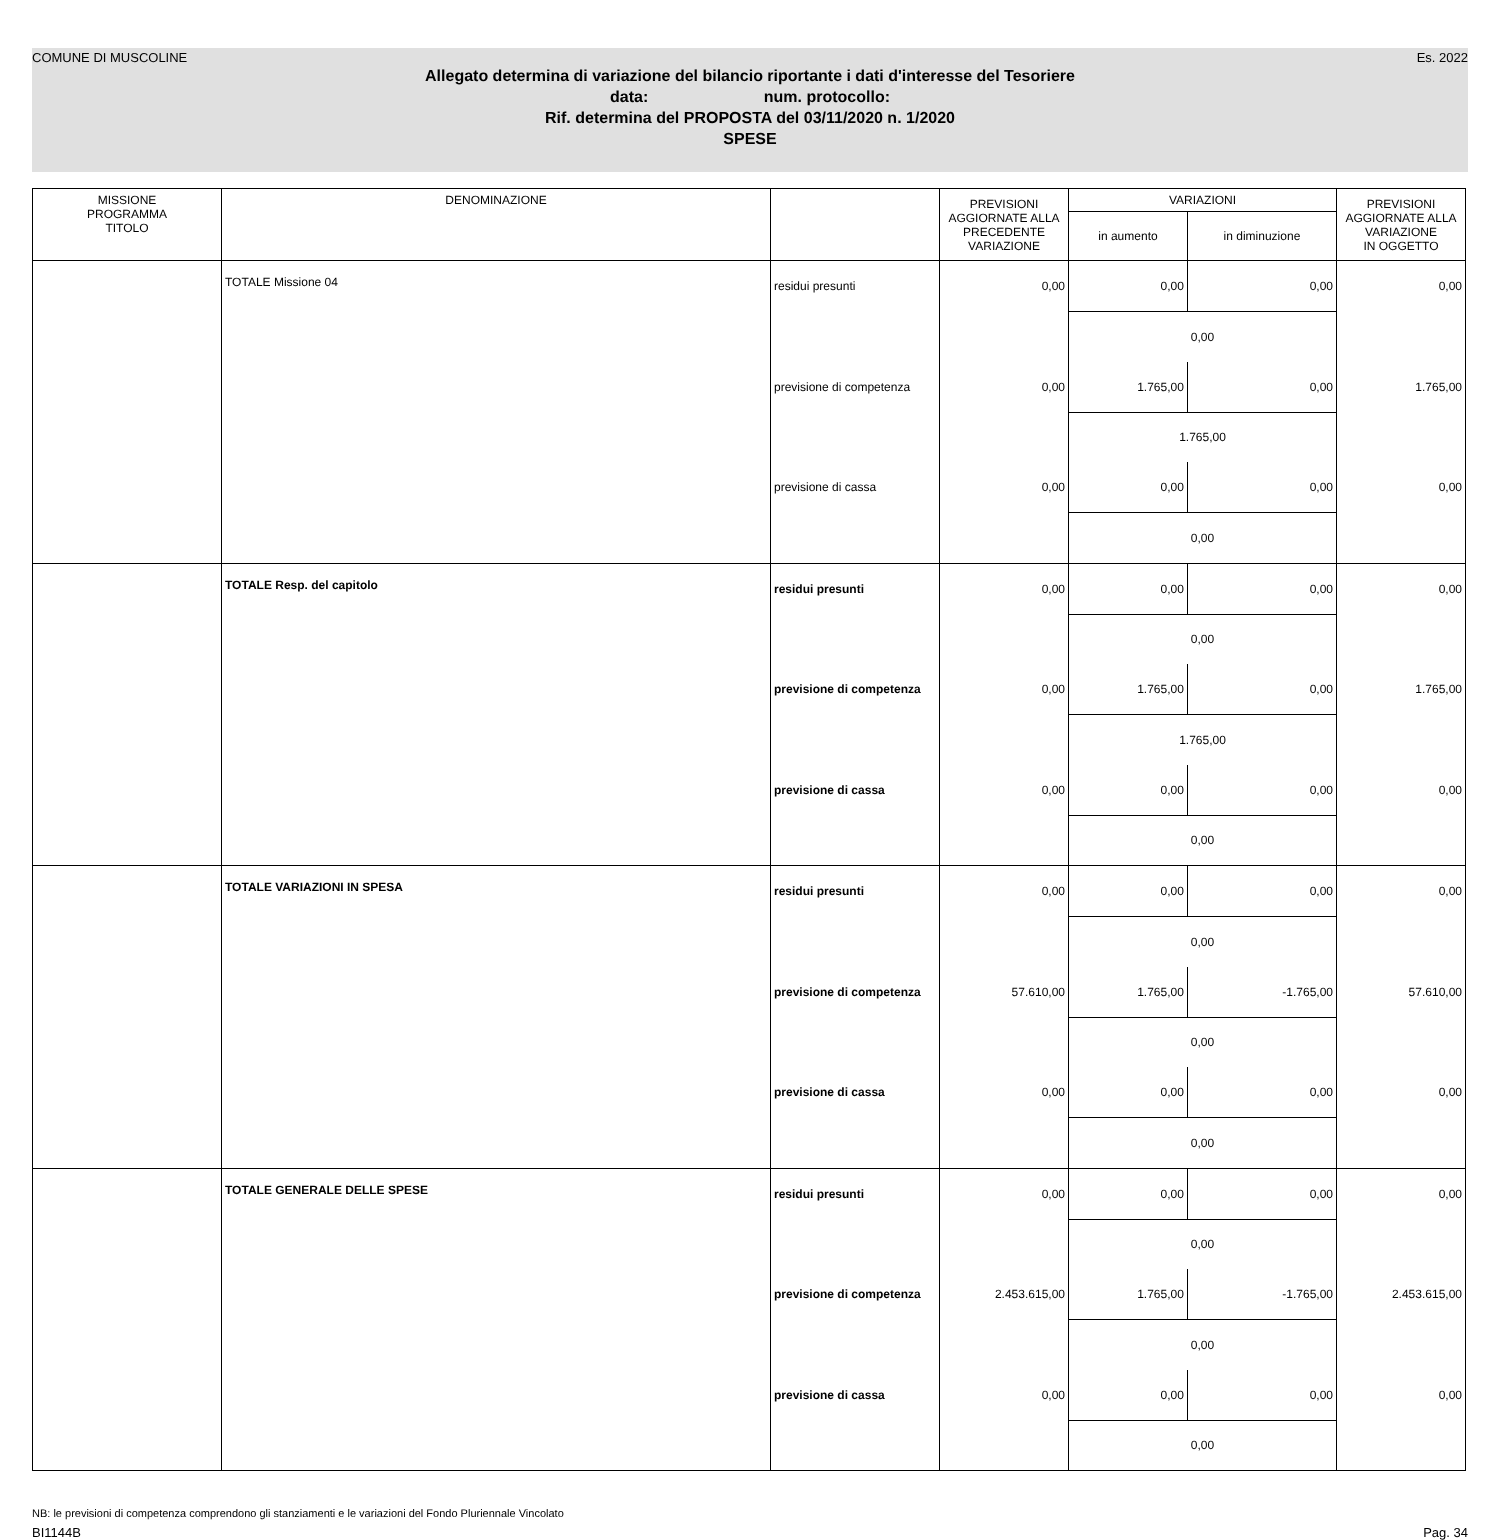COMUNE DI MUSCOLINE Es. 2022
Allegato determina di variazione del bilancio riportante i dati d'interesse del Tesoriere
data: num. protocollo:
Rif. determina del PROPOSTA del 03/11/2020 n. 1/2020
SPESE
| MISSIONE PROGRAMMA TITOLO | DENOMINAZIONE | | PREVISIONI AGGIORNATE ALLA PRECEDENTE VARIAZIONE | VARIAZIONI | | PREVISIONI AGGIORNATE ALLA VARIAZIONE IN OGGETTO |
| --- | --- | --- | --- | --- | --- | --- |
| | | | | in aumento | in diminuzione | |
| | TOTALE Missione 04 | residui presunti | 0,00 | 0,00 | 0,00 | 0,00 |
| | | | | 0,00 | | |
| | | previsione di competenza | 0,00 | 1.765,00 | 0,00 | 1.765,00 |
| | | | | 1.765,00 | | |
| | | previsione di cassa | 0,00 | 0,00 | 0,00 | 0,00 |
| | | | | 0,00 | | |
| | TOTALE Resp. del capitolo | residui presunti | 0,00 | 0,00 | 0,00 | 0,00 |
| | | | | 0,00 | | |
| | | previsione di competenza | 0,00 | 1.765,00 | 0,00 | 1.765,00 |
| | | | | 1.765,00 | | |
| | | previsione di cassa | 0,00 | 0,00 | 0,00 | 0,00 |
| | | | | 0,00 | | |
| | TOTALE VARIAZIONI IN SPESA | residui presunti | 0,00 | 0,00 | 0,00 | 0,00 |
| | | | | 0,00 | | |
| | | previsione di competenza | 57.610,00 | 1.765,00 | -1.765,00 | 57.610,00 |
| | | | | 0,00 | | |
| | | previsione di cassa | 0,00 | 0,00 | 0,00 | 0,00 |
| | | | | 0,00 | | |
| | TOTALE GENERALE DELLE SPESE | residui presunti | 0,00 | 0,00 | 0,00 | 0,00 |
| | | | | 0,00 | | |
| | | previsione di competenza | 2.453.615,00 | 1.765,00 | -1.765,00 | 2.453.615,00 |
| | | | | 0,00 | | |
| | | previsione di cassa | 0,00 | 0,00 | 0,00 | 0,00 |
| | | | | 0,00 | | |
NB: le previsioni di competenza comprendono gli stanziamenti e le variazioni del Fondo Pluriennale Vincolato
BI1144B Pag. 34